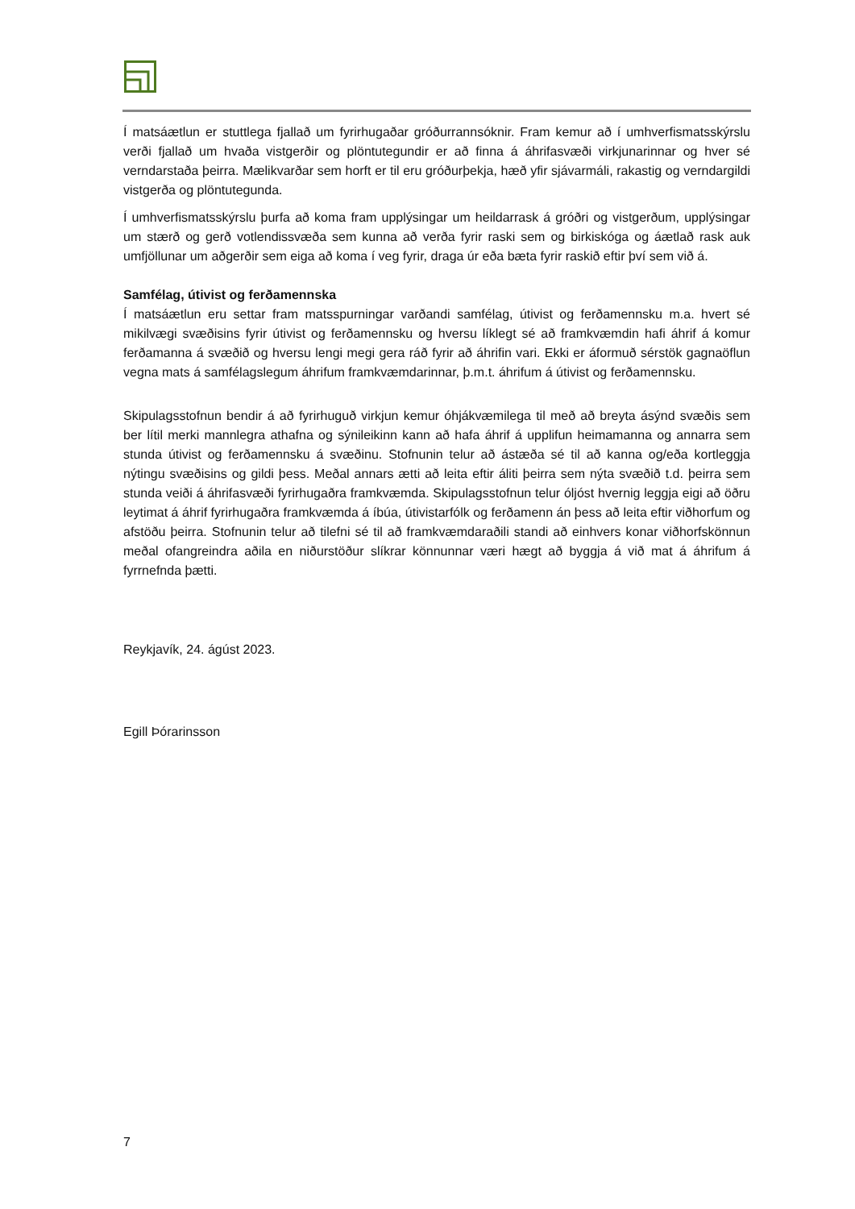Í matsáætlun er stuttlega fjallað um fyrirhugaðar gróðurrannsóknir. Fram kemur að í umhverfismatsskýrslu verði fjallað um hvaða vistgerðir og plöntutegundir er að finna á áhrifasvæði virkjunarinnar og hver sé verndarstaða þeirra. Mælikvarðar sem horft er til eru gróðurþekja, hæð yfir sjávarmáli, rakastig og verndargildi vistgerða og plöntutegunda.
Í umhverfismatsskýrslu þurfa að koma fram upplýsingar um heildarrask á gróðri og vistgerðum, upplýsingar um stærð og gerð votlendissvæða sem kunna að verða fyrir raski sem og birkiskóga og áætlað rask auk umfjöllunar um aðgerðir sem eiga að koma í veg fyrir, draga úr eða bæta fyrir raskið eftir því sem við á.
Samfélag, útivist og ferðamennska
Í matsáætlun eru settar fram matsspurningar varðandi samfélag, útivist og ferðamennsku m.a. hvert sé mikilvægi svæðisins fyrir útivist og ferðamennsku og hversu líklegt sé að framkvæmdin hafi áhrif á komur ferðamanna á svæðið og hversu lengi megi gera ráð fyrir að áhrifin vari. Ekki er áformuð sérstök gagnaöflun vegna mats á samfélagslegum áhrifum framkvæmdarinnar, þ.m.t. áhrifum á útivist og ferðamennsku.
Skipulagsstofnun bendir á að fyrirhuguð virkjun kemur óhjákvæmilega til með að breyta ásýnd svæðis sem ber lítil merki mannlegra athafna og sýnileikinn kann að hafa áhrif á upplifun heimamanna og annarra sem stunda útivist og ferðamennsku á svæðinu. Stofnunin telur að ástæða sé til að kanna og/eða kortleggja nýtingu svæðisins og gildi þess. Meðal annars ætti að leita eftir áliti þeirra sem nýta svæðið t.d. þeirra sem stunda veiði á áhrifasvæði fyrirhugaðra framkvæmda. Skipulagsstofnun telur óljóst hvernig leggja eigi að öðru leytimat á áhrif fyrirhugaðra framkvæmda á íbúa, útivistarfólk og ferðamenn án þess að leita eftir viðhorfum og afstöðu þeirra. Stofnunin telur að tilefni sé til að framkvæmdaraðili standi að einhvers konar viðhorfskönnun meðal ofangreindra aðila en niðurstöður slíkrar könnunnar væri hægt að byggja á við mat á áhrifum á fyrrnefnda þætti.
Reykjavík, 24. ágúst 2023.
Egill Þórarinsson
7